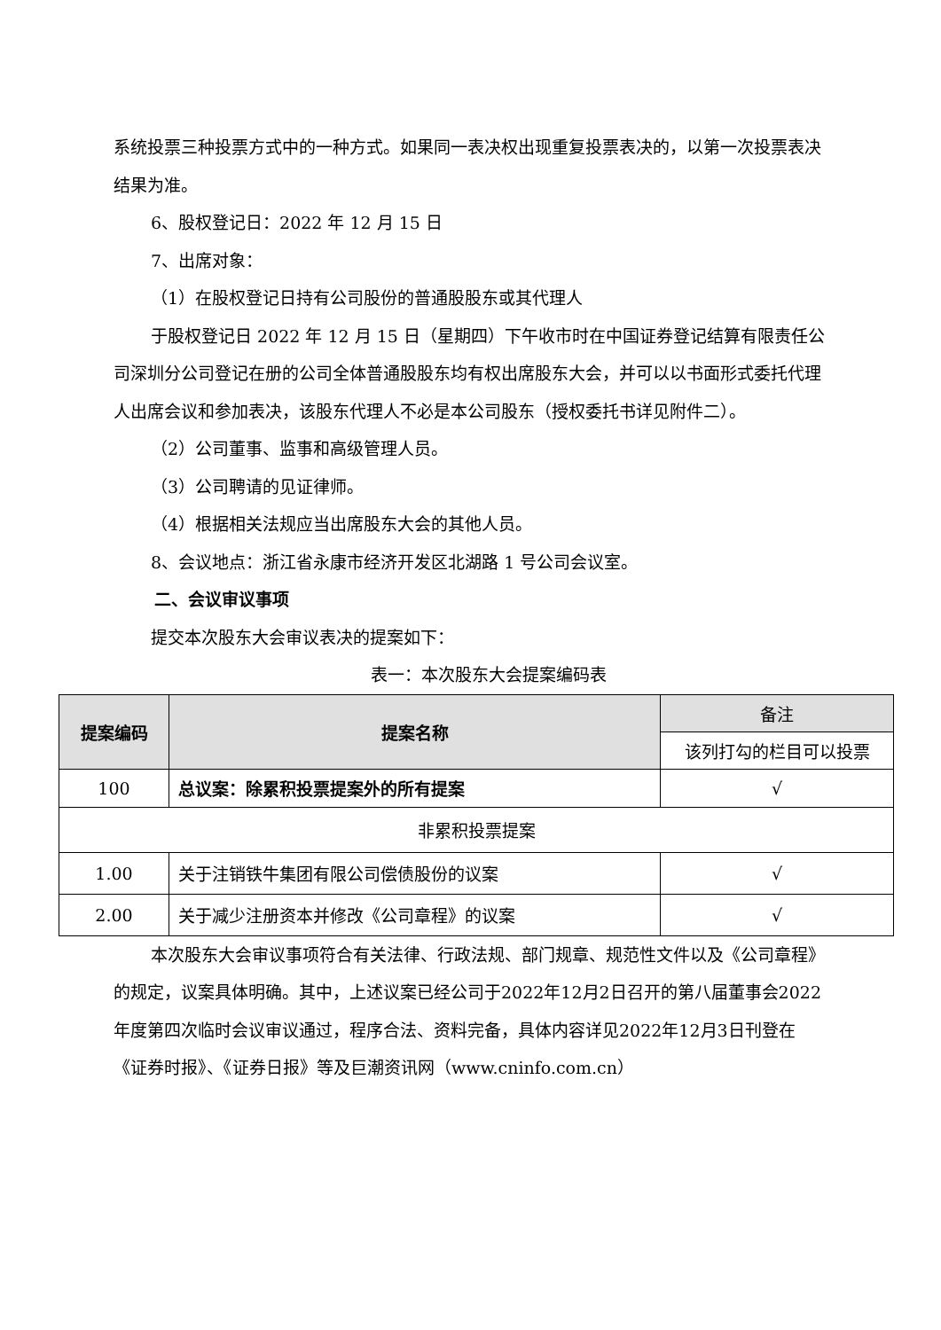系统投票三种投票方式中的一种方式。如果同一表决权出现重复投票表决的，以第一次投票表决结果为准。
6、股权登记日：2022 年 12 月 15 日
7、出席对象：
（1）在股权登记日持有公司股份的普通股股东或其代理人
于股权登记日 2022 年 12 月 15 日（星期四）下午收市时在中国证券登记结算有限责任公司深圳分公司登记在册的公司全体普通股股东均有权出席股东大会，并可以以书面形式委托代理人出席会议和参加表决，该股东代理人不必是本公司股东（授权委托书详见附件二）。
（2）公司董事、监事和高级管理人员。
（3）公司聘请的见证律师。
（4）根据相关法规应当出席股东大会的其他人员。
8、会议地点：浙江省永康市经济开发区北湖路 1 号公司会议室。
二、会议审议事项
提交本次股东大会审议表决的提案如下：
表一：本次股东大会提案编码表
| 提案编码 | 提案名称 | 备注 |
| --- | --- | --- |
| | | 该列打勾的栏目可以投票 |
| 100 | 总议案：除累积投票提案外的所有提案 | √ |
| 非累积投票提案 | | |
| 1.00 | 关于注销铁牛集团有限公司偿债股份的议案 | √ |
| 2.00 | 关于减少注册资本并修改《公司章程》的议案 | √ |
本次股东大会审议事项符合有关法律、行政法规、部门规章、规范性文件以及《公司章程》的规定，议案具体明确。其中，上述议案已经公司于2022年12月2日召开的第八届董事会2022年度第四次临时会议审议通过，程序合法、资料完备，具体内容详见2022年12月3日刊登在《证券时报》、《证券日报》等及巨潮资讯网（www.cninfo.com.cn）